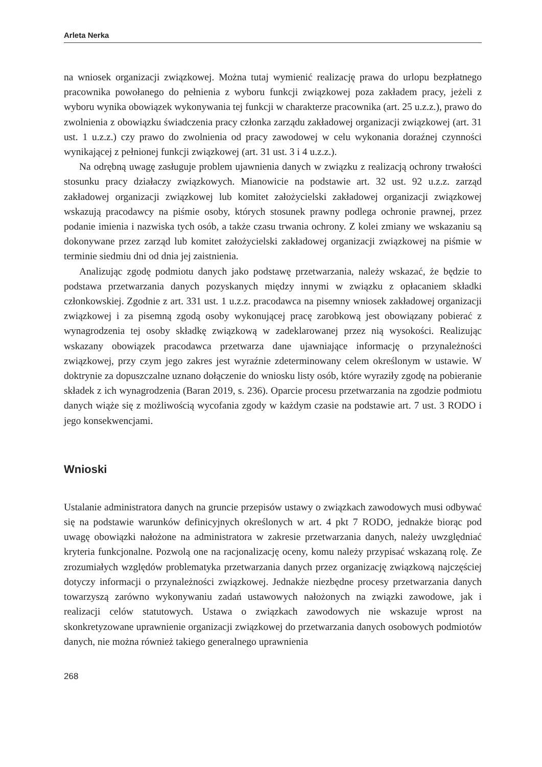Arleta Nerka
na wniosek organizacji związkowej. Można tutaj wymienić realizację prawa do urlopu bezpłatnego pracownika powołanego do pełnienia z wyboru funkcji związkowej poza zakładem pracy, jeżeli z wyboru wynika obowiązek wykonywania tej funkcji w charakterze pracownika (art. 25 u.z.z.), prawo do zwolnienia z obowiązku świadczenia pracy członka zarządu zakładowej organizacji związkowej (art. 31 ust. 1 u.z.z.) czy prawo do zwolnienia od pracy zawodowej w celu wykonania doraźnej czynności wynikającej z pełnionej funkcji związkowej (art. 31 ust. 3 i 4 u.z.z.).
Na odrębną uwagę zasługuje problem ujawnienia danych w związku z realizacją ochrony trwałości stosunku pracy działaczy związkowych. Mianowicie na podstawie art. 32 ust. 92 u.z.z. zarząd zakładowej organizacji związkowej lub komitet założycielski zakładowej organizacji związkowej wskazują pracodawcy na piśmie osoby, których stosunek prawny podlega ochronie prawnej, przez podanie imienia i nazwiska tych osób, a także czasu trwania ochrony. Z kolei zmiany we wskazaniu są dokonywane przez zarząd lub komitet założycielski zakładowej organizacji związkowej na piśmie w terminie siedmiu dni od dnia jej zaistnienia.
Analizując zgodę podmiotu danych jako podstawę przetwarzania, należy wskazać, że będzie to podstawa przetwarzania danych pozyskanych między innymi w związku z opłacaniem składki członkowskiej. Zgodnie z art. 331 ust. 1 u.z.z. pracodawca na pisemny wniosek zakładowej organizacji związkowej i za pisemną zgodą osoby wykonującej pracę zarobkową jest obowiązany pobierać z wynagrodzenia tej osoby składkę związkową w zadeklarowanej przez nią wysokości. Realizując wskazany obowiązek pracodawca przetwarza dane ujawniające informację o przynależności związkowej, przy czym jego zakres jest wyraźnie zdeterminowany celem określonym w ustawie. W doktrynie za dopuszczalne uznano dołączenie do wniosku listy osób, które wyraziły zgodę na pobieranie składek z ich wynagrodzenia (Baran 2019, s. 236). Oparcie procesu przetwarzania na zgodzie podmiotu danych wiąże się z możliwością wycofania zgody w każdym czasie na podstawie art. 7 ust. 3 RODO i jego konsekwencjami.
Wnioski
Ustalanie administratora danych na gruncie przepisów ustawy o związkach zawodowych musi odbywać się na podstawie warunków definicyjnych określonych w art. 4 pkt 7 RODO, jednakże biorąc pod uwagę obowiązki nałożone na administratora w zakresie przetwarzania danych, należy uwzględniać kryteria funkcjonalne. Pozwolą one na racjonalizację oceny, komu należy przypisać wskazaną rolę. Ze zrozumiałych względów problematyka przetwarzania danych przez organizację związkową najczęściej dotyczy informacji o przynależności związkowej. Jednakże niezbędne procesy przetwarzania danych towarzyszą zarówno wykonywaniu zadań ustawowych nałożonych na związki zawodowe, jak i realizacji celów statutowych. Ustawa o związkach zawodowych nie wskazuje wprost na skonkretyzowane uprawnienie organizacji związkowej do przetwarzania danych osobowych podmiotów danych, nie można również takiego generalnego uprawnienia
268